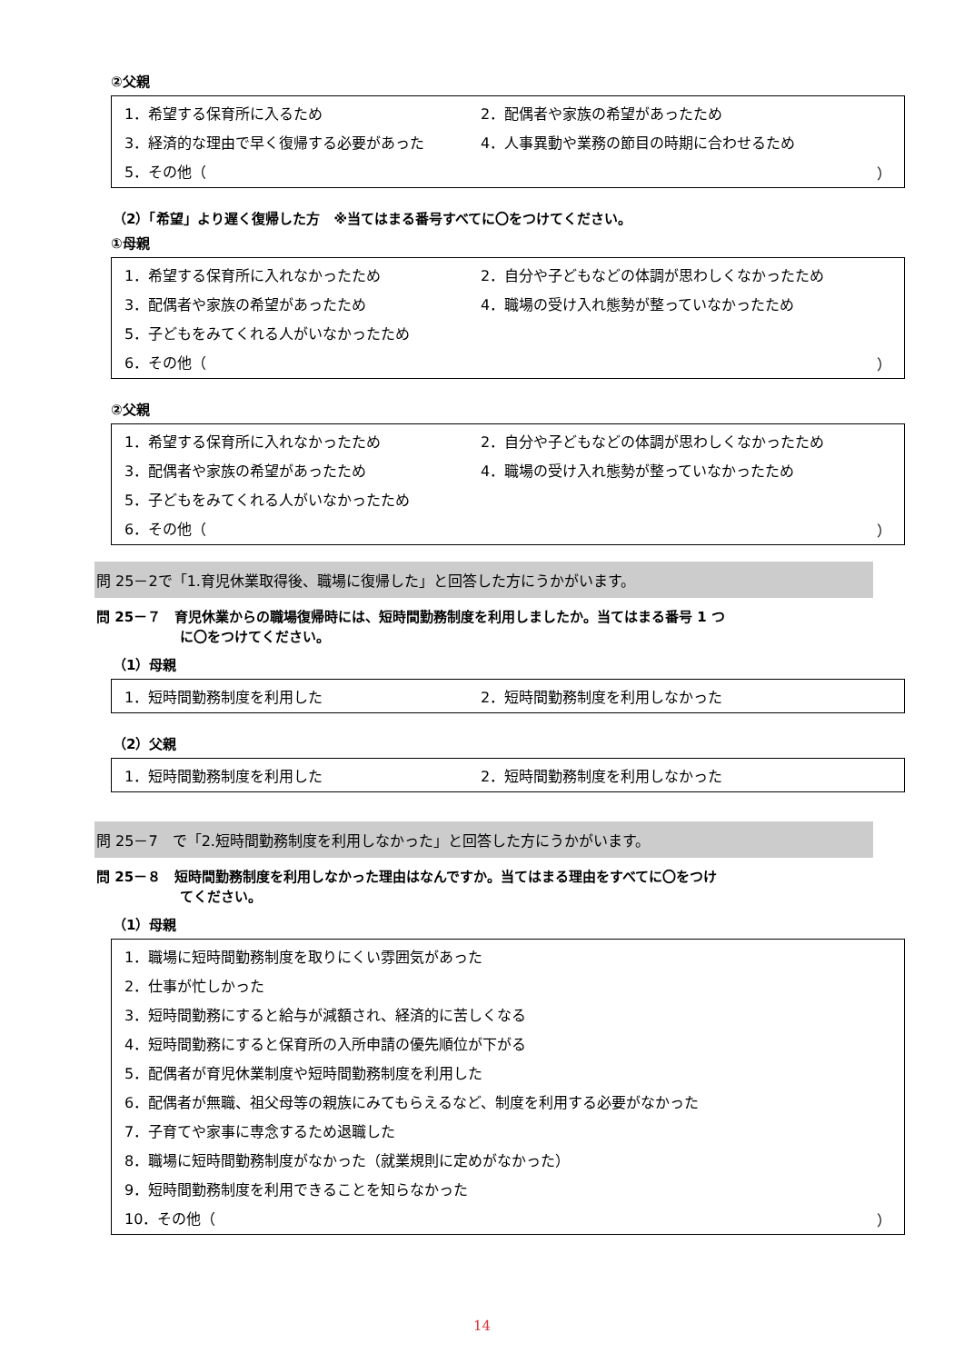②父親
1．希望する保育所に入るため 2．配偶者や家族の希望があったため
3．経済的な理由で早く復帰する必要があった 4．人事異動や業務の節目の時期に合わせるため
5．その他（ ）
（2）「希望」より遅く復帰した方　※当てはまる番号すべてに〇をつけてください。
①母親
1．希望する保育所に入れなかったため 2．自分や子どもなどの体調が思わしくなかったため
3．配偶者や家族の希望があったため 4．職場の受け入れ態勢が整っていなかったため
5．子どもをみてくれる人がいなかったため
6．その他（ ）
②父親
1．希望する保育所に入れなかったため 2．自分や子どもなどの体調が思わしくなかったため
3．配偶者や家族の希望があったため 4．職場の受け入れ態勢が整っていなかったため
5．子どもをみてくれる人がいなかったため
6．その他（ ）
問 25－2で「1.育児休業取得後、職場に復帰した」と回答した方にうかがいます。
問 25－７　育児休業からの職場復帰時には、短時間勤務制度を利用しましたか。当てはまる番号 1 つ
に〇をつけてください。
（1）母親
1．短時間勤務制度を利用した 2．短時間勤務制度を利用しなかった
（2）父親
1．短時間勤務制度を利用した 2．短時間勤務制度を利用しなかった
問 25－7　で「2.短時間勤務制度を利用しなかった」と回答した方にうかがいます。
問 25－８　短時間勤務制度を利用しなかった理由はなんですか。当てはまる理由をすべてに〇をつけ
てください。
（1）母親
1．職場に短時間勤務制度を取りにくい雰囲気があった
2．仕事が忙しかった
3．短時間勤務にすると給与が減額され、経済的に苦しくなる
4．短時間勤務にすると保育所の入所申請の優先順位が下がる
5．配偶者が育児休業制度や短時間勤務制度を利用した
6．配偶者が無職、祖父母等の親族にみてもらえるなど、制度を利用する必要がなかった
7．子育てや家事に専念するため退職した
8．職場に短時間勤務制度がなかった（就業規則に定めがなかった）
9．短時間勤務制度を利用できることを知らなかった
10．その他（ ）
14